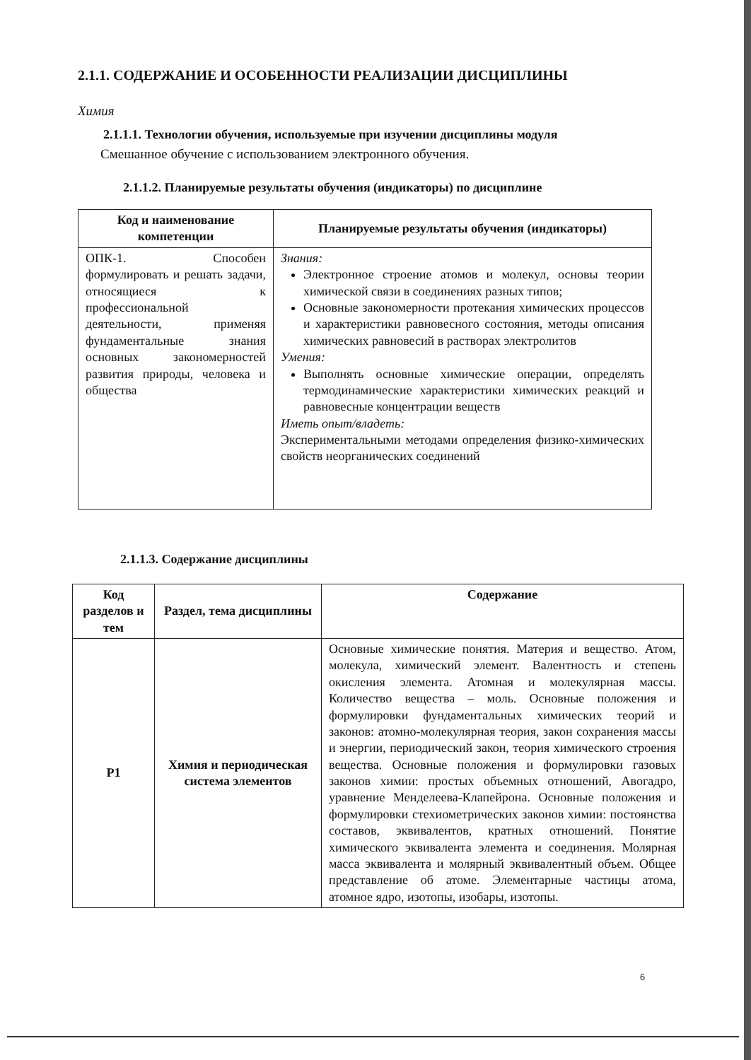2.1.1. СОДЕРЖАНИЕ И ОСОБЕННОСТИ РЕАЛИЗАЦИИ ДИСЦИПЛИНЫ
Химия
2.1.1.1. Технологии обучения, используемые при изучении дисциплины модуля
Смешанное обучение с использованием электронного обучения.
2.1.1.2. Планируемые результаты обучения (индикаторы) по дисциплине
| Код и наименование компетенции | Планируемые результаты обучения (индикаторы) |
| --- | --- |
| ОПК-1. Способен формулировать и решать задачи, относящиеся к профессиональной деятельности, применяя фундаментальные знания основных закономерностей развития природы, человека и общества | Знания: Электронное строение атомов и молекул, основы теории химической связи в соединениях разных типов; Основные закономерности протекания химических процессов и характеристики равновесного состояния, методы описания химических равновесий в растворах электролитов Умения: Выполнять основные химические операции, определять термодинамические характеристики химических реакций и равновесные концентрации веществ Иметь опыт/владеть: Экспериментальными методами определения физико-химических свойств неорганических соединений |
2.1.1.3. Содержание дисциплины
| Код разделов и тем | Раздел, тема дисциплины | Содержание |
| --- | --- | --- |
| Р1 | Химия и периодическая система элементов | Основные химические понятия. Материя и вещество. Атом, молекула, химический элемент. Валентность и степень окисления элемента. Атомная и молекулярная массы. Количество вещества – моль. Основные положения и формулировки фундаментальных химических теорий и законов: атомно-молекулярная теория, закон сохранения массы и энергии, периодический закон, теория химического строения вещества. Основные положения и формулировки газовых законов химии: простых объемных отношений, Авогадро, уравнение Менделеева-Клапейрона. Основные положения и формулировки стехиометрических законов химии: постоянства составов, эквивалентов, кратных отношений. Понятие химического эквивалента элемента и соединения. Молярная масса эквивалента и молярный эквивалентный объем. Общее представление об атоме. Элементарные частицы атома, атомное ядро, изотопы, изобары, изотопы. |
6